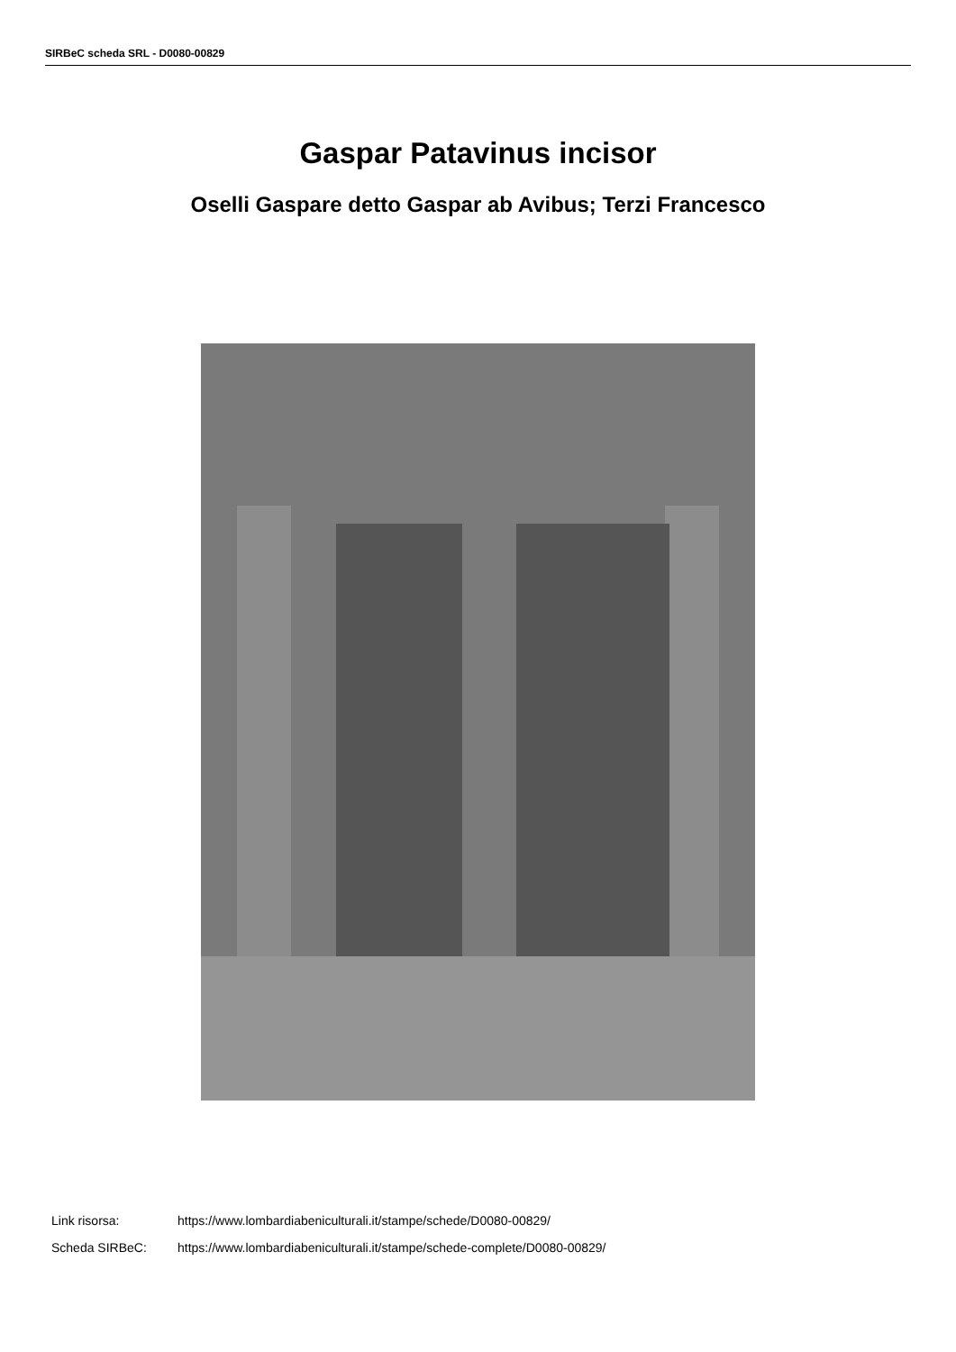SIRBeC scheda SRL - D0080-00829
Gaspar Patavinus incisor
Oselli Gaspare detto Gaspar ab Avibus; Terzi Francesco
Link risorsa: https://www.lombardiabeniculturali.it/stampe/schede/D0080-00829/
Scheda SIRBeC: https://www.lombardiabeniculturali.it/stampe/schede-complete/D0080-00829/